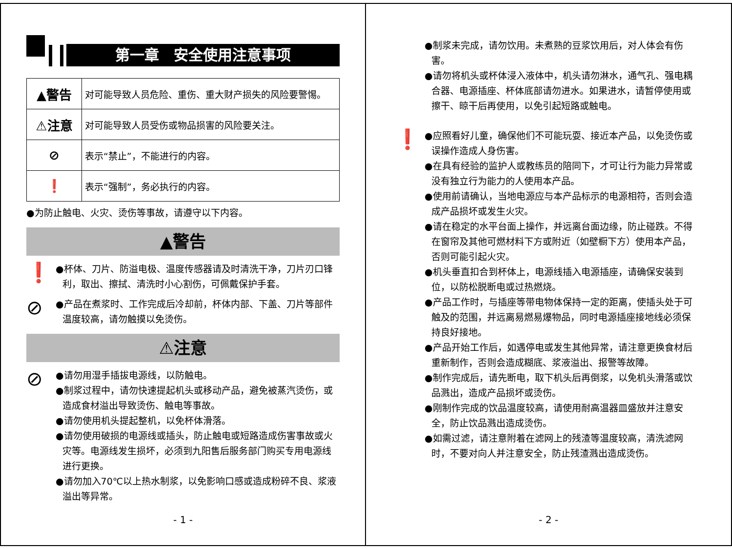第一章　安全使用注意事项
| ▲警告 | 对可能导致人员危险、重伤、重大财产损失的风险要警惕。 |
| ⚠注意 | 对可能导致人员受伤或物品损害的风险要关注。 |
| ⊘ | 表示“禁止”，不能进行的内容。 |
| ❗ | 表示“强制”，务必执行的内容。 |
●为防止触电、火灾、烫伤等事故，请遵守以下内容。
▲警告
❗
●杯体、刀片、防溢电极、温度传感器请及时清洗干净，刀片刃口锋利，取出、擦拭、清洗时小心割伤，可佩戴保护手套。
⊘
●产品在煮浆时、工作完成后冷却前，杯体内部、下盖、刀片等部件温度较高，请勿触摸以免烫伤。
⚠注意
⊘
●请勿用湿手插拔电源线，以防触电。
●制浆过程中，请勿快速提起机头或移动产品，避免被蒸汽烫伤，或造成食材溢出导致烫伤、触电等事故。
●请勿使用机头提起整机，以免杯体滑落。
●请勿使用破损的电源线或插头，防止触电或短路造成伤害事故或火灾等。电源线发生损坏，必须到九阳售后服务部门购买专用电源线进行更换。
●请勿加入70℃以上热水制浆，以免影响口感或造成粉碎不良、浆液溢出等异常。
- 1 -
●制浆未完成，请勿饮用。未煮熟的豆浆饮用后，对人体会有伤害。
●请勿将机头或杯体浸入液体中，机头请勿淋水，通气孔、强电耦合器、电源插座、杯体底部请勿进水。如果进水，请暂停使用或擦干、晾干后再使用，以免引起短路或触电。
❗
●应照看好儿童，确保他们不可能玩耍、接近本产品，以免烫伤或误操作造成人身伤害。
●在具有经验的监护人或教练员的陪同下，才可让行为能力异常或没有独立行为能力的人使用本产品。
●使用前请确认，当地电源应与本产品标示的电源相符，否则会造成产品损坏或发生火灾。
●请在稳定的水平台面上操作，并远离台面边缘，防止碰跌。不得在窗帘及其他可燃材料下方或附近（如壁橱下方）使用本产品，否则可能引起火灾。
●机头垂直扣合到杯体上，电源线插入电源插座，请确保安装到位，以防松脱断电或过热燃烧。
●产品工作时，与插座等带电物体保持一定的距离，使插头处于可触及的范围，并远离易燃易爆物品，同时电源插座接地线必须保持良好接地。
●产品开始工作后，如遇停电或发生其他异常，请注意更换食材后重新制作，否则会造成糊底、浆液溢出、报警等故障。
●制作完成后，请先断电，取下机头后再倒浆，以免机头滑落或饮品溅出，造成产品损坏或烫伤。
●刚制作完成的饮品温度较高，请使用耐高温器皿盛放并注意安全，防止饮品溅出造成烫伤。
●如需过滤，请注意附着在滤网上的残渣等温度较高，清洗滤网时，不要对向人并注意安全，防止残渣溅出造成烫伤。
- 2 -